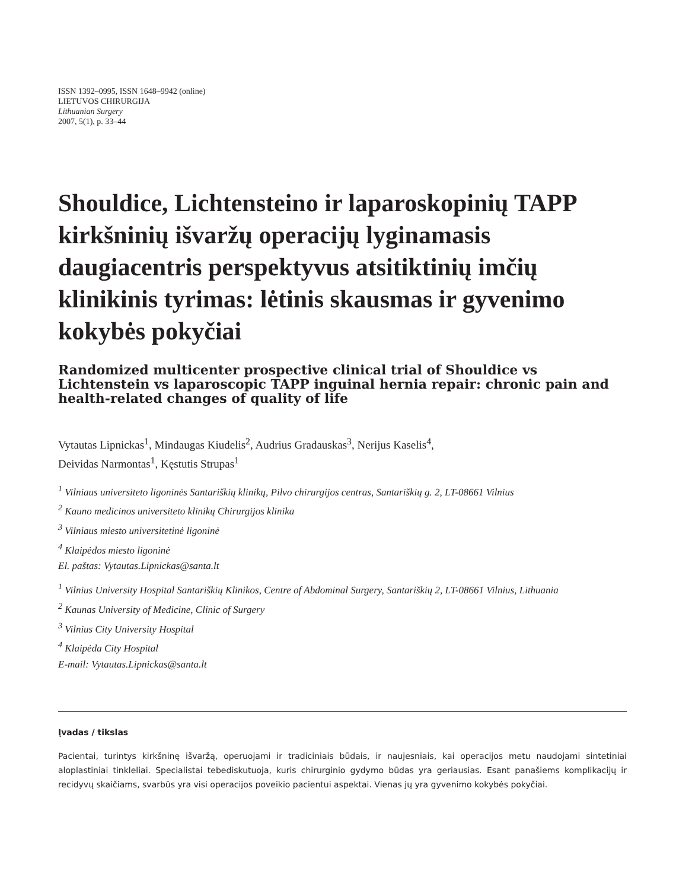ISSN 1392–0995, ISSN 1648–9942 (online)
LIETUVOS CHIRURGIJA
Lithuanian Surgery
2007, 5(1), p. 33–44
Shouldice, Lichtensteino ir laparoskopinių TAPP kirkšninių išvaržų operacijų lyginamasis daugiacentris perspektyvus atsitiktinių imčių klinikinis tyrimas: lėtinis skausmas ir gyvenimo kokybės pokyčiai
Randomized multicenter prospective clinical trial of Shouldice vs Lichtenstein vs laparoscopic TAPP inguinal hernia repair: chronic pain and health-related changes of quality of life
Vytautas Lipnickas<sup>1</sup>, Mindaugas Kiudelis<sup>2</sup>, Audrius Gradauskas<sup>3</sup>, Nerijus Kaselis<sup>4</sup>,
Deividas Narmontas<sup>1</sup>, Kęstutis Strupas<sup>1</sup>
<sup>1</sup> Vilniaus universiteto ligoninės Santariškių klinikų, Pilvo chirurgijos centras, Santariškių g. 2, LT-08661 Vilnius
<sup>2</sup> Kauno medicinos universiteto klinikų Chirurgijos klinika
<sup>3</sup> Vilniaus miesto universitetinė ligoninė
<sup>4</sup> Klaipėdos miesto ligoninė
El. paštas: Vytautas.Lipnickas@santa.lt
<sup>1</sup> Vilnius University Hospital Santariškių Klinikos, Centre of Abdominal Surgery, Santariškių 2, LT-08661 Vilnius, Lithuania
<sup>2</sup> Kaunas University of Medicine, Clinic of Surgery
<sup>3</sup> Vilnius City University Hospital
<sup>4</sup> Klaipėda City Hospital
E-mail: Vytautas.Lipnickas@santa.lt
Įvadas / tikslas
Pacientai, turintys kirkšninę išvaržą, operuojami ir tradiciniais būdais, ir naujesniais, kai operacijos metu naudojami sintetiniai aloplastiniai tinkleliai. Specialistai tebediskutuoja, kuris chirurginio gydymo būdas yra geriausias. Esant panašiems komplikacijų ir recidyvų skaičiams, svarbūs yra visi operacijos poveikio pacientui aspektai. Vienas jų yra gyvenimo kokybės pokyčiai.